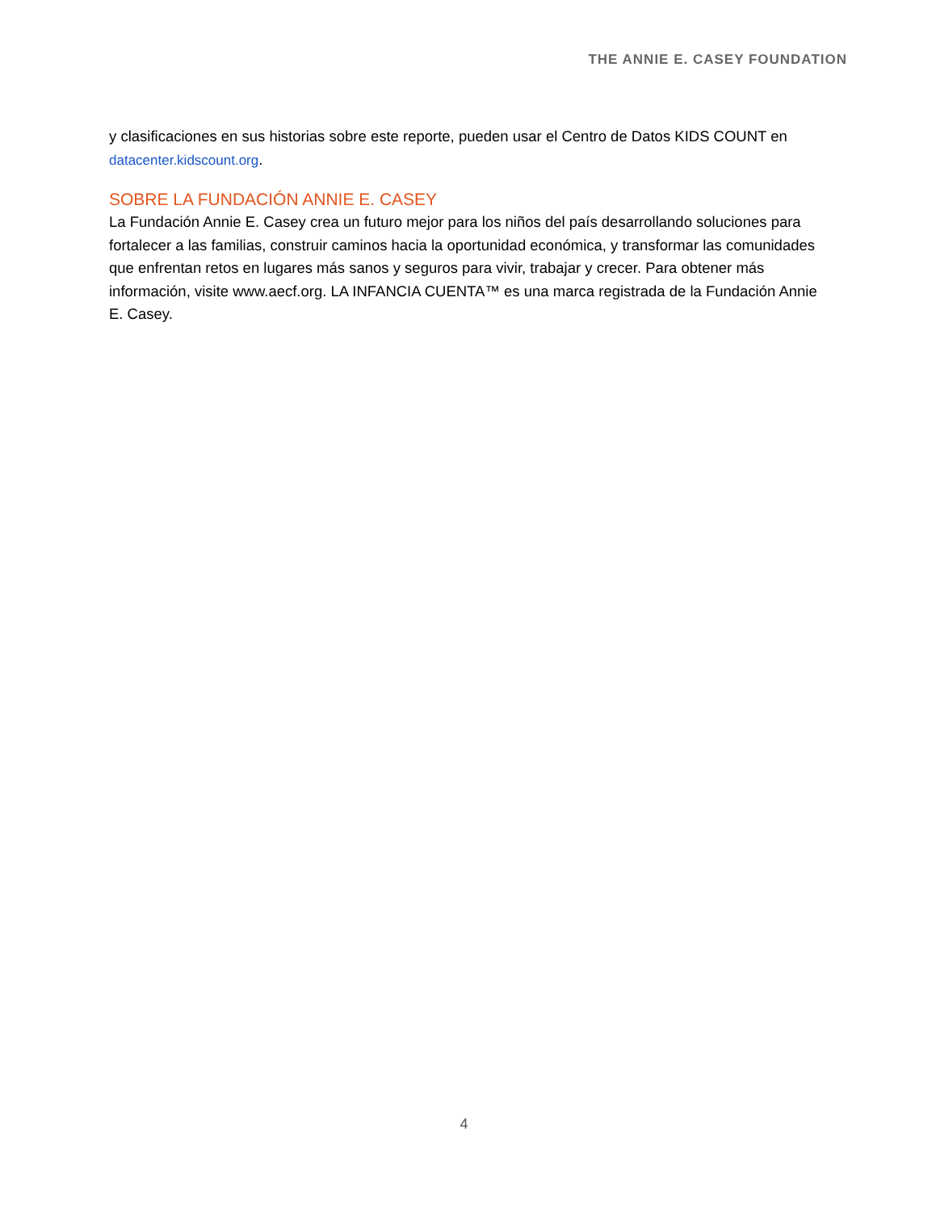THE ANNIE E. CASEY FOUNDATION
y clasificaciones en sus historias sobre este reporte, pueden usar el Centro de Datos KIDS COUNT en datacenter.kidscount.org.
SOBRE LA FUNDACIÓN ANNIE E. CASEY
La Fundación Annie E. Casey crea un futuro mejor para los niños del país desarrollando soluciones para fortalecer a las familias, construir caminos hacia la oportunidad económica, y transformar las comunidades que enfrentan retos en lugares más sanos y seguros para vivir, trabajar y crecer. Para obtener más información, visite www.aecf.org. LA INFANCIA CUENTA™ es una marca registrada de la Fundación Annie E. Casey.
4